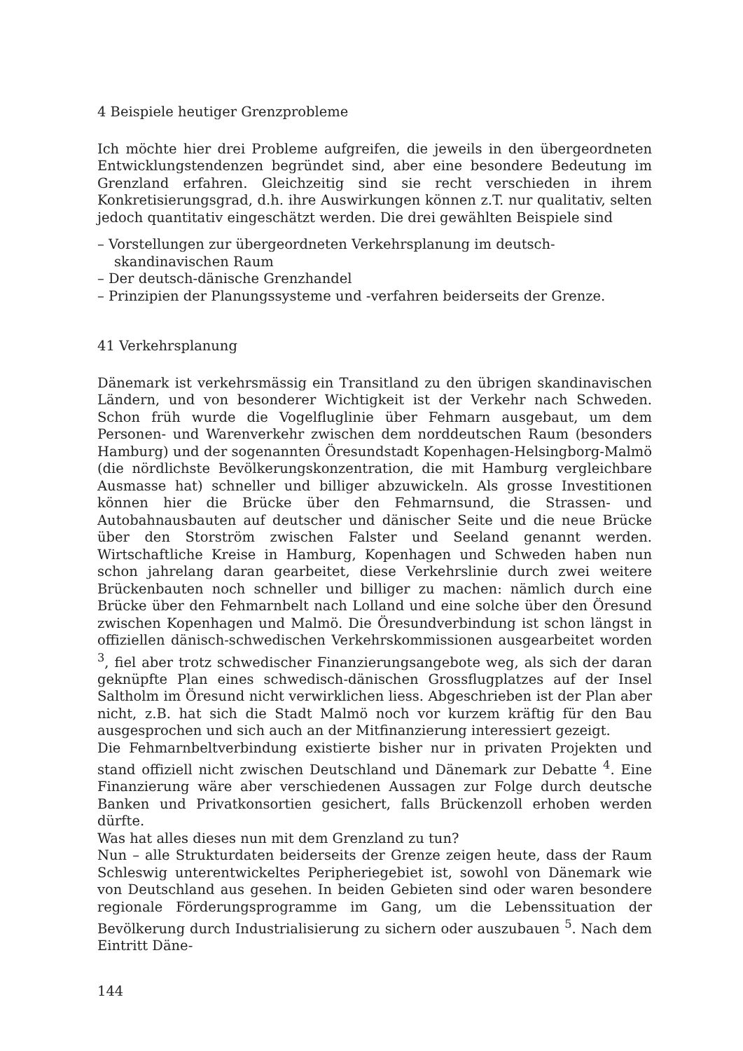4 Beispiele heutiger Grenzprobleme
Ich möchte hier drei Probleme aufgreifen, die jeweils in den übergeordneten Entwicklungstendenzen begründet sind, aber eine besondere Bedeutung im Grenzland erfahren. Gleichzeitig sind sie recht verschieden in ihrem Konkretisierungsgrad, d.h. ihre Auswirkungen können z.T. nur qualitativ, selten jedoch quantitativ eingeschätzt werden. Die drei gewählten Beispiele sind
– Vorstellungen zur übergeordneten Verkehrsplanung im deutsch-skandinavischen Raum
– Der deutsch-dänische Grenzhandel
– Prinzipien der Planungssysteme und -verfahren beiderseits der Grenze.
41 Verkehrsplanung
Dänemark ist verkehrsmässig ein Transitland zu den übrigen skandinavischen Ländern, und von besonderer Wichtigkeit ist der Verkehr nach Schweden. Schon früh wurde die Vogelfluglinie über Fehmarn ausgebaut, um dem Personen- und Warenverkehr zwischen dem norddeutschen Raum (besonders Hamburg) und der sogenannten Öresundstadt Kopenhagen-Helsingborg-Malmö (die nördlichste Bevölkerungskonzentration, die mit Hamburg vergleichbare Ausmasse hat) schneller und billiger abzuwickeln. Als grosse Investitionen können hier die Brücke über den Fehmarnsund, die Strassen- und Autobahnausbauten auf deutscher und dänischer Seite und die neue Brücke über den Storström zwischen Falster und Seeland genannt werden. Wirtschaftliche Kreise in Hamburg, Kopenhagen und Schweden haben nun schon jahrelang daran gearbeitet, diese Verkehrslinie durch zwei weitere Brückenbauten noch schneller und billiger zu machen: nämlich durch eine Brücke über den Fehmarnbelt nach Lolland und eine solche über den Öresund zwischen Kopenhagen und Malmö. Die Öresundverbindung ist schon längst in offiziellen dänisch-schwedischen Verkehrskommissionen ausgearbeitet worden <sup>3</sup>, fiel aber trotz schwedischer Finanzierungsangebote weg, als sich der daran geknüpfte Plan eines schwedisch-dänischen Grossflugplatzes auf der Insel Saltholm im Öresund nicht verwirklichen liess. Abgeschrieben ist der Plan aber nicht, z.B. hat sich die Stadt Malmö noch vor kurzem kräftig für den Bau ausgesprochen und sich auch an der Mitfinanzierung interessiert gezeigt.
Die Fehmarnbeltverbindung existierte bisher nur in privaten Projekten und stand offiziell nicht zwischen Deutschland und Dänemark zur Debatte <sup>4</sup>. Eine Finanzierung wäre aber verschiedenen Aussagen zur Folge durch deutsche Banken und Privatkonsortien gesichert, falls Brückenzoll erhoben werden dürfte.
Was hat alles dieses nun mit dem Grenzland zu tun?
Nun – alle Strukturdaten beiderseits der Grenze zeigen heute, dass der Raum Schleswig unterentwickeltes Peripheriegebiet ist, sowohl von Dänemark wie von Deutschland aus gesehen. In beiden Gebieten sind oder waren besondere regionale Förderungsprogramme im Gang, um die Lebenssituation der Bevölkerung durch Industrialisierung zu sichern oder auszubauen <sup>5</sup>. Nach dem Eintritt Däne-
144